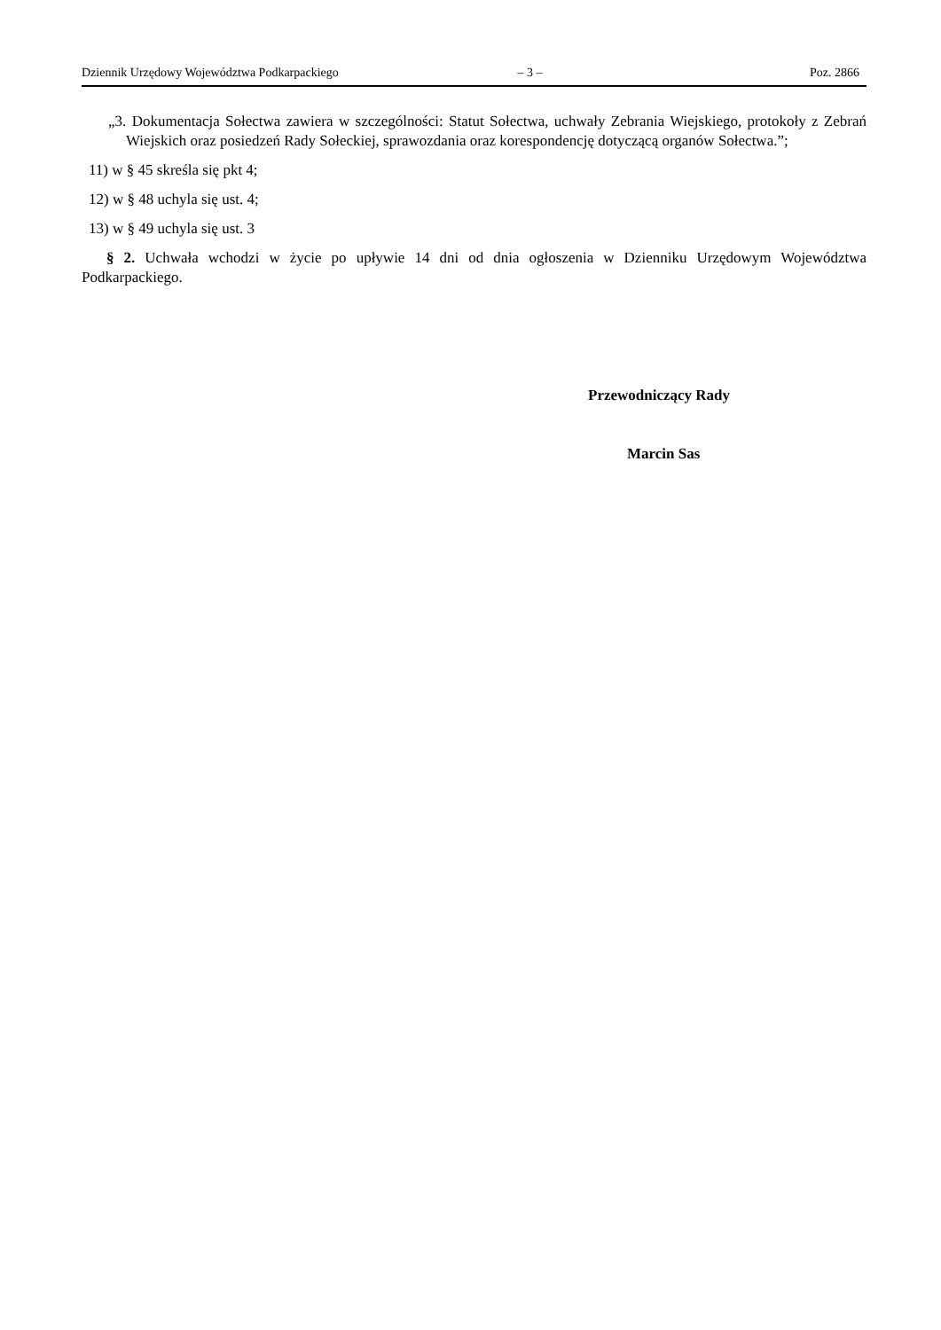Dziennik Urzędowy Województwa Podkarpackiego – 3 – Poz. 2866
„3. Dokumentacja Sołectwa zawiera w szczególności: Statut Sołectwa, uchwały Zebrania Wiejskiego, protokoły z Zebrań Wiejskich oraz posiedzeń Rady Sołeckiej, sprawozdania oraz korespondencję dotyczącą organów Sołectwa.”;
11) w § 45 skreśla się pkt 4;
12) w § 48 uchyla się ust. 4;
13) w § 49 uchyla się ust. 3
§ 2. Uchwała wchodzi w życie po upływie 14 dni od dnia ogłoszenia w Dzienniku Urzędowym Województwa Podkarpackiego.
Przewodniczący Rady
Marcin Sas